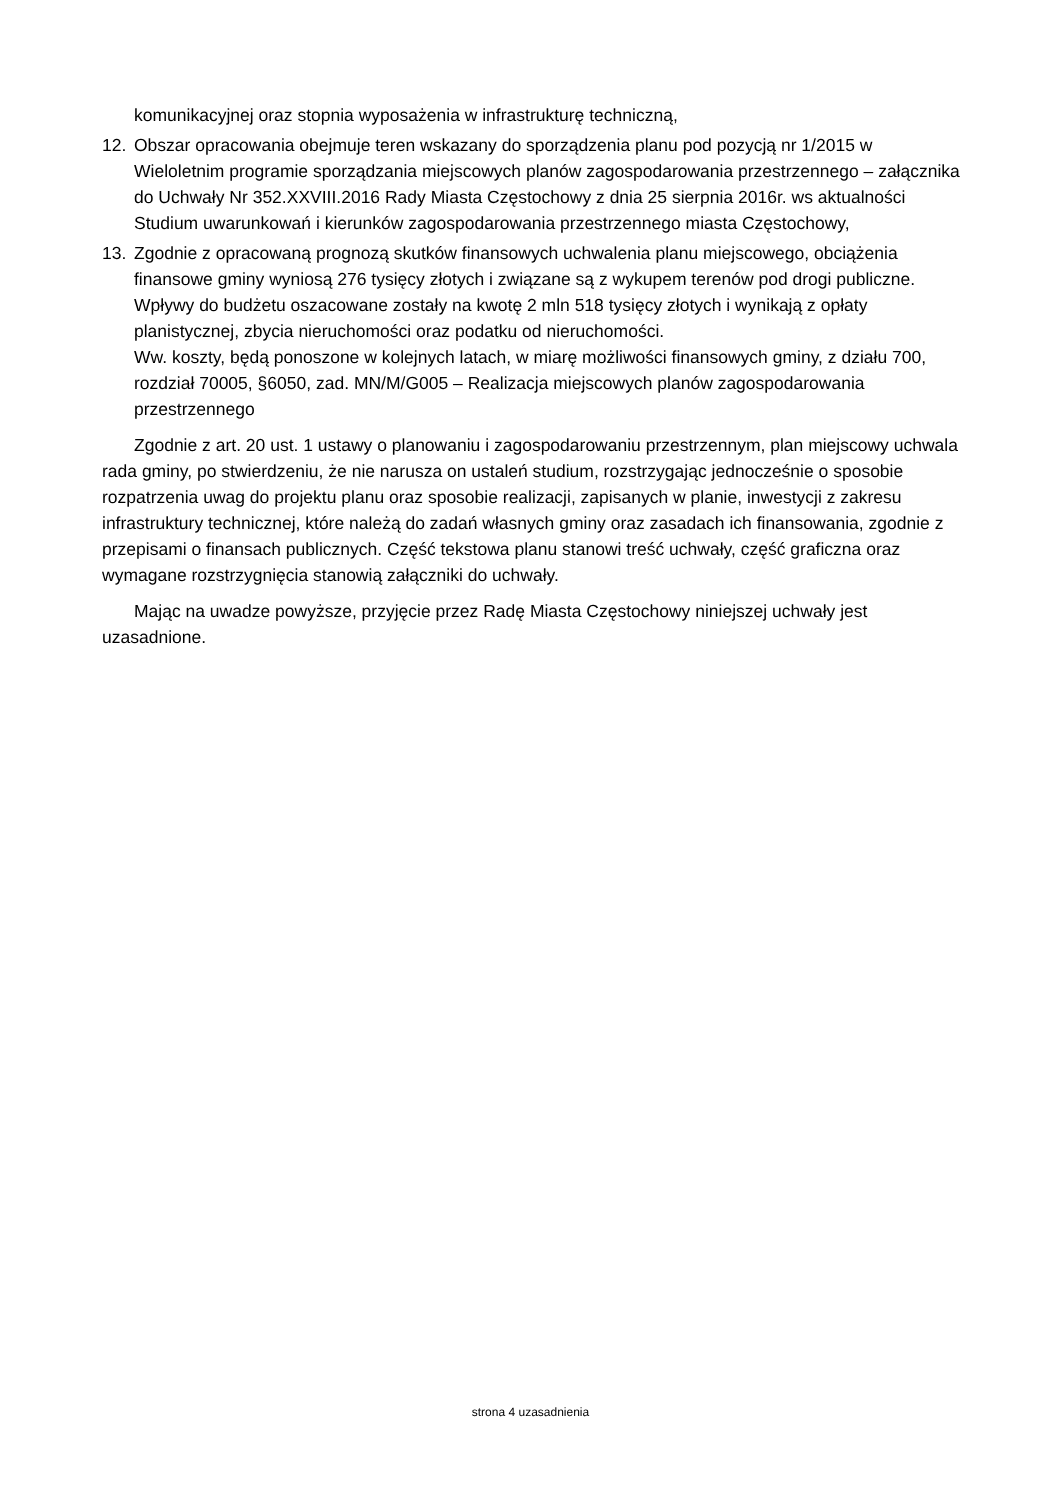komunikacyjnej oraz stopnia wyposażenia w infrastrukturę techniczną,
12. Obszar opracowania obejmuje teren wskazany do sporządzenia planu pod pozycją nr 1/2015 w Wieloletnim programie sporządzania miejscowych planów zagospodarowania przestrzennego – załącznika do Uchwały Nr 352.XXVIII.2016 Rady Miasta Częstochowy z dnia 25 sierpnia 2016r. ws aktualności Studium uwarunkowań i kierunków zagospodarowania przestrzennego miasta Częstochowy,
13. Zgodnie z opracowaną prognozą skutków finansowych uchwalenia planu miejscowego, obciążenia finansowe gminy wyniosą 276 tysięcy złotych i związane są z wykupem terenów pod drogi publiczne.
Wpływy do budżetu oszacowane zostały na kwotę 2 mln 518 tysięcy złotych i wynikają z opłaty planistycznej, zbycia nieruchomości oraz podatku od nieruchomości.
Ww. koszty, będą ponoszone w kolejnych latach, w miarę możliwości finansowych gminy, z działu 700, rozdział 70005, §6050, zad. MN/M/G005 – Realizacja miejscowych planów zagospodarowania przestrzennego
Zgodnie z art. 20 ust. 1 ustawy o planowaniu i zagospodarowaniu przestrzennym, plan miejscowy uchwala rada gminy, po stwierdzeniu, że nie narusza on ustaleń studium, rozstrzygając jednocześnie o sposobie rozpatrzenia uwag do projektu planu oraz sposobie realizacji, zapisanych w planie, inwestycji z zakresu infrastruktury technicznej, które należą do zadań własnych gminy oraz zasadach ich finansowania, zgodnie z przepisami o finansach publicznych. Część tekstowa planu stanowi treść uchwały, część graficzna oraz wymagane rozstrzygnięcia stanowią załączniki do uchwały.
Mając na uwadze powyższe, przyjęcie przez Radę Miasta Częstochowy niniejszej uchwały jest uzasadnione.
strona 4 uzasadnienia